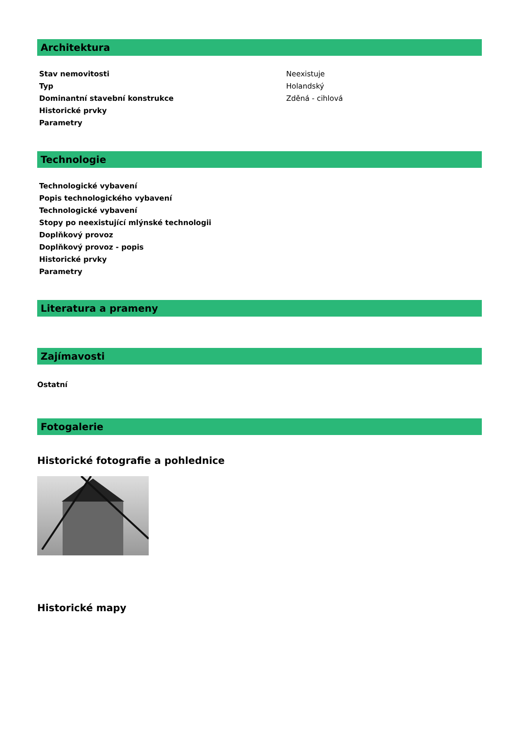Architektura
| Stav nemovitosti | Neexistuje |
| Typ | Holandský |
| Dominantní stavební konstrukce | Zděná - cihlová |
| Historické prvky | |
| Parametry | |
Technologie
| Technologické vybavení | |
| Popis technologického vybavení | |
| Technologické vybavení | |
| Stopy po neexistující mlýnské technologii | |
| Doplňkový provoz | |
| Doplňkový provoz - popis | |
| Historické prvky | |
| Parametry | |
Literatura a prameny
Zajímavosti
Ostatní
Fotogalerie
Historické fotografie a pohlednice
Historické mapy